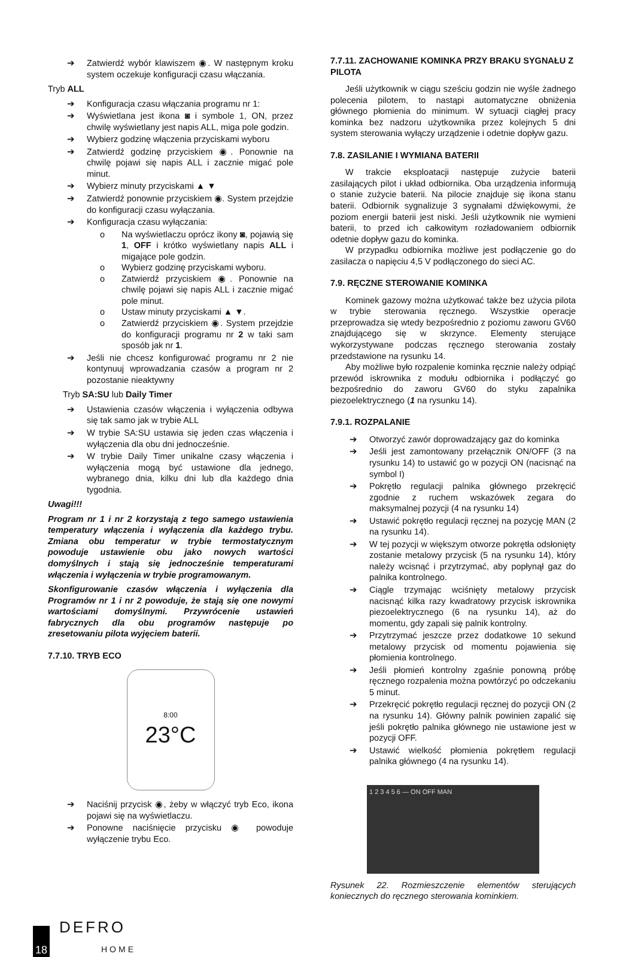➔ Zatwierdź wybór klawiszem ◉. W następnym kroku system oczekuje konfiguracji czasu włączania.
Tryb ALL
➔ Konfiguracja czasu włączania programu nr 1:
➔ Wyświetlana jest ikona ◙ i symbole 1, ON, przez chwilę wyświetlany jest napis ALL, miga pole godzin.
➔ Wybierz godzinę włączenia przyciskami wyboru
➔ Zatwierdź godzinę przyciskiem ◉. Ponownie na chwilę pojawi się napis ALL i zacznie migać pole minut.
➔ Wybierz minuty przyciskami ▲ ▼
➔ Zatwierdź ponownie przyciskiem ◉. System przejdzie do konfiguracji czasu wyłączania.
➔ Konfiguracja czasu wyłączania:
o Na wyświetlaczu oprócz ikony ◙, pojawią się 1, OFF i krótko wyświetlany napis ALL i migające pole godzin.
o Wybierz godzinę przyciskami wyboru.
o Zatwierdź przyciskiem ◉. Ponownie na chwilę pojawi się napis ALL i zacznie migać pole minut.
o Ustaw minuty przyciskami ▲ ▼.
o Zatwierdź przyciskiem ◉. System przejdzie do konfiguracji programu nr 2 w taki sam sposób jak nr 1.
➔ Jeśli nie chcesz konfigurować programu nr 2 nie kontynuuj wprowadzania czasów a program nr 2 pozostanie nieaktywny
Tryb SA:SU lub Daily Timer
➔ Ustawienia czasów włączenia i wyłączenia odbywa się tak samo jak w trybie ALL
➔ W trybie SA:SU ustawia się jeden czas włączenia i wyłączenia dla obu dni jednocześnie.
➔ W trybie Daily Timer unikalne czasy włączenia i wyłączenia mogą być ustawione dla jednego, wybranego dnia, kilku dni lub dla każdego dnia tygodnia.
Uwagi!!!
Program nr 1 i nr 2 korzystają z tego samego ustawienia temperatury włączenia i wyłączenia dla każdego trybu. Zmiana obu temperatur w trybie termostatycznym powoduje ustawienie obu jako nowych wartości domyślnych i stają się jednocześnie temperaturami włączenia i wyłączenia w trybie programowanym.
Skonfigurowanie czasów włączenia i wyłączenia dla Programów nr 1 i nr 2 powoduje, że stają się one nowymi wartościami domyślnymi. Przywrócenie ustawień fabrycznych dla obu programów następuje po zresetowaniu pilota wyjęciem baterii.
7.7.10. TRYB ECO
8:00
23°C
➔ Naciśnij przycisk ◉, żeby w włączyć tryb Eco, ikona pojawi się na wyświetlaczu.
➔ Ponowne naciśnięcie przycisku ◉ powoduje wyłączenie trybu Eco.
7.7.11. ZACHOWANIE KOMINKA PRZY BRAKU SYGNAŁU Z PILOTA
Jeśli użytkownik w ciągu sześciu godzin nie wyśle żadnego polecenia pilotem, to nastąpi automatyczne obniżenia głównego płomienia do minimum. W sytuacji ciągłej pracy kominka bez nadzoru użytkownika przez kolejnych 5 dni system sterowania wyłączy urządzenie i odetnie dopływ gazu.
7.8. ZASILANIE I WYMIANA BATERII
W trakcie eksploatacji następuje zużycie baterii zasilających pilot i układ odbiornika. Oba urządzenia informują o stanie zużycie baterii. Na pilocie znajduje się ikona stanu baterii. Odbiornik sygnalizuje 3 sygnałami dźwiękowymi, że poziom energii baterii jest niski. Jeśli użytkownik nie wymieni baterii, to przed ich całkowitym rozładowaniem odbiornik odetnie dopływ gazu do kominka.
W przypadku odbiornika możliwe jest podłączenie go do zasilacza o napięciu 4,5 V podłączonego do sieci AC.
7.9. RĘCZNE STEROWANIE KOMINKA
Kominek gazowy można użytkować także bez użycia pilota w trybie sterowania ręcznego. Wszystkie operacje przeprowadza się wtedy bezpośrednio z poziomu zaworu GV60 znajdującego się w skrzynce. Elementy sterujące wykorzystywane podczas ręcznego sterowania zostały przedstawione na rysunku 14.
Aby możliwe było rozpalenie kominka ręcznie należy odpiąć przewód iskrownika z modułu odbiornika i podłączyć go bezpośrednio do zaworu GV60 do styku zapalnika piezoelektrycznego (1 na rysunku 14).
7.9.1. ROZPALANIE
➔ Otworzyć zawór doprowadzający gaz do kominka
➔ Jeśli jest zamontowany przełącznik ON/OFF (3 na rysunku 14) to ustawić go w pozycji ON (nacisnąć na symbol I)
➔ Pokrętło regulacji palnika głównego przekręcić zgodnie z ruchem wskazówek zegara do maksymalnej pozycji (4 na rysunku 14)
➔ Ustawić pokrętło regulacji ręcznej na pozycję MAN (2 na rysunku 14).
➔ W tej pozycji w większym otworze pokrętła odsłonięty zostanie metalowy przycisk (5 na rysunku 14), który należy wcisnąć i przytrzymać, aby popłynął gaz do palnika kontrolnego.
➔ Ciągle trzymając wciśnięty metalowy przycisk nacisnąć kilka razy kwadratowy przycisk iskrownika piezoelektrycznego (6 na rysunku 14), aż do momentu, gdy zapali się palnik kontrolny.
➔ Przytrzymać jeszcze przez dodatkowe 10 sekund metalowy przycisk od momentu pojawienia się płomienia kontrolnego.
➔ Jeśli płomień kontrolny zgaśnie ponowną próbę ręcznego rozpalenia można powtórzyć po odczekaniu 5 minut.
➔ Przekręcić pokrętło regulacji ręcznej do pozycji ON (2 na rysunku 14). Główny palnik powinien zapalić się jeśli pokrętło palnika głównego nie ustawione jest w pozycji OFF.
➔ Ustawić wielkość płomienia pokrętłem regulacji palnika głównego (4 na rysunku 14).
1 2 3 4 5 6 — ON OFF MAN
Rysunek 22. Rozmieszczenie elementów sterujących koniecznych do ręcznego sterowania kominkiem.
18
DEFRO
HOME